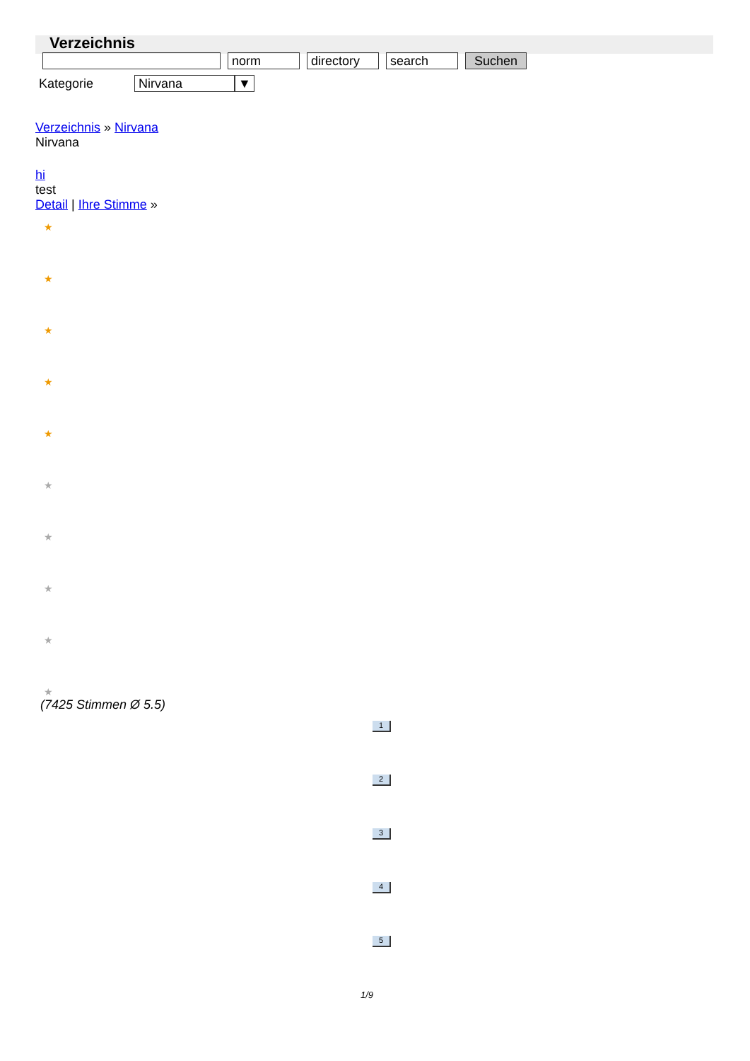Verzeichnis
norm directory search Suchen
Kategorie Nirvana ▼
Verzeichnis » Nirvana
Nirvana
hi
test
Detail | Ihre Stimme »
★
★
★
★
★
★
★
★
★
★
(7425 Stimmen Ø 5.5)
1
2
3
4
5
1/9